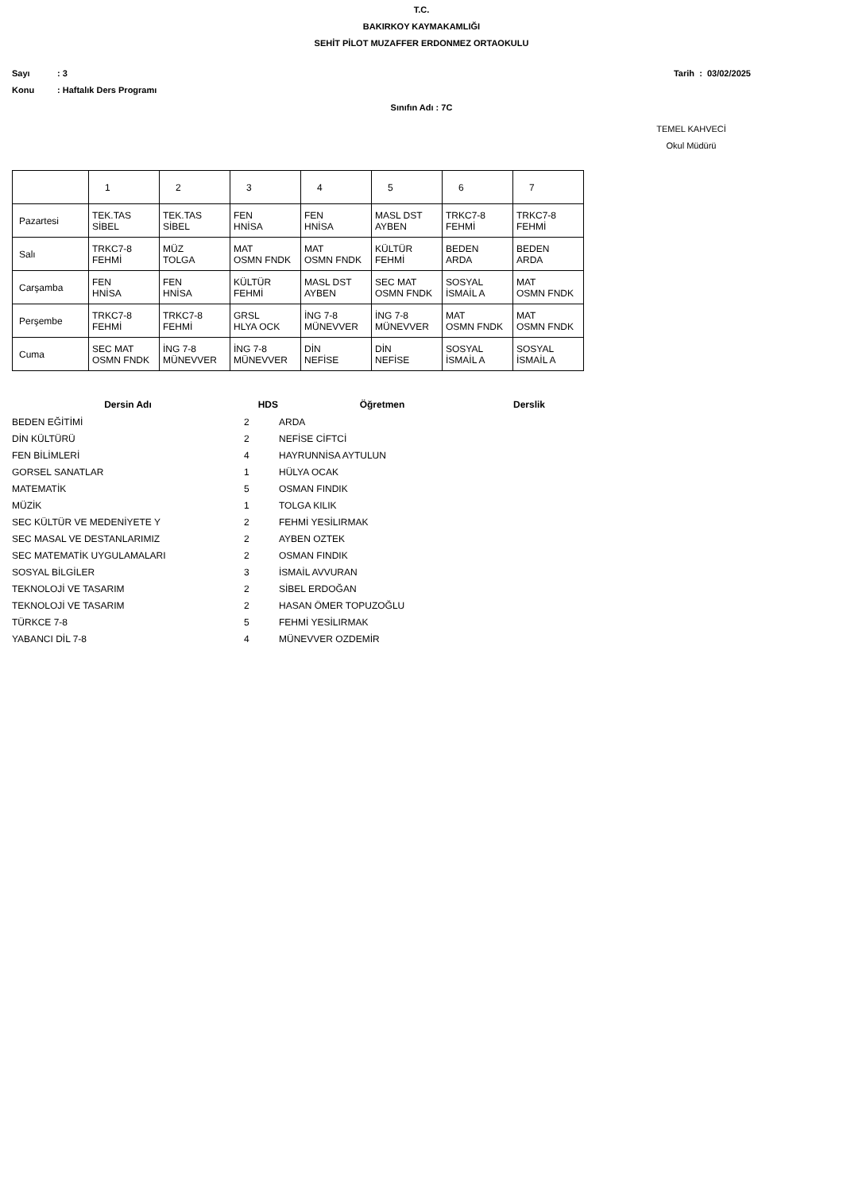T.C.
BAKIRKOY KAYMAKAMLIĞI
SEHİT PİLOT MUZAFFER ERDONMEZ ORTAOKULU
Sayı: 3 Tarih : 03/02/2025
Konu: Haftalık Ders Programı
Sınıfın Adı : 7C
TEMEL KAHVECİ
Okul Müdürü
| | 1 | 2 | 3 | 4 | 5 | 6 | 7 |
| --- | --- | --- | --- | --- | --- | --- | --- |
| Pazartesi | TEK.TAS SİBEL | TEK.TAS SİBEL | FEN HNİSA | FEN HNİSA | MASL DST AYBEN | TRKC7-8 FEHMİ | TRKC7-8 FEHMİ |
| Salı | TRKC7-8 FEHMİ | MÜZ TOLGA | MAT OSMN FNDK | MAT OSMN FNDK | KÜLTÜR FEHMİ | BEDEN ARDA | BEDEN ARDA |
| Carşamba | FEN HNİSA | FEN HNİSA | KÜLTÜR FEHMİ | MASL DST AYBEN | SEC MAT OSMN FNDK | SOSYAL İSMAİL A | MAT OSMN FNDK |
| Perşembe | TRKC7-8 FEHMİ | TRKC7-8 FEHMİ | GRSL HLYA OCK | İNG 7-8 MÜNEVVER | İNG 7-8 MÜNEVVER | MAT OSMN FNDK | MAT OSMN FNDK |
| Cuma | SEC MAT OSMN FNDK | İNG 7-8 MÜNEVVER | İNG 7-8 MÜNEVVER | DİN NEFİSE | DİN NEFİSE | SOSYAL İSMAİL A | SOSYAL İSMAİL A |
| Dersin Adı | HDS | Öğretmen | Derslik |
| --- | --- | --- | --- |
| BEDEN EĞİTİMİ | 2 | ARDA | |
| DİN KÜLTÜRÜ | 2 | NEFİSE CİFTCİ | |
| FEN BİLİMLERİ | 4 | HAYRUNNİSA AYTULUN | |
| GORSEL SANATLAR | 1 | HÜLYA OCAK | |
| MATEMATİK | 5 | OSMAN FINDIK | |
| MÜZİK | 1 | TOLGA KILIK | |
| SEC KÜLTÜR VE MEDENİYETE Y | 2 | FEHMİ YESİLIRMAK | |
| SEC MASAL VE DESTANLARIMIZ | 2 | AYBEN OZTEK | |
| SEC MATEMATİK UYGULAMALARI | 2 | OSMAN FINDIK | |
| SOSYAL BİLGİLER | 3 | İSMAİL AVVURAN | |
| TEKNOLOJİ VE TASARIM | 2 | SİBEL ERDOĞAN | |
| TEKNOLOJİ VE TASARIM | 2 | HASAN ÖMER TOPUZOĞLU | |
| TÜRKCE 7-8 | 5 | FEHMİ YESİLIRMAK | |
| YABANCI DİL 7-8 | 4 | MÜNEVVER OZDEMİR | |